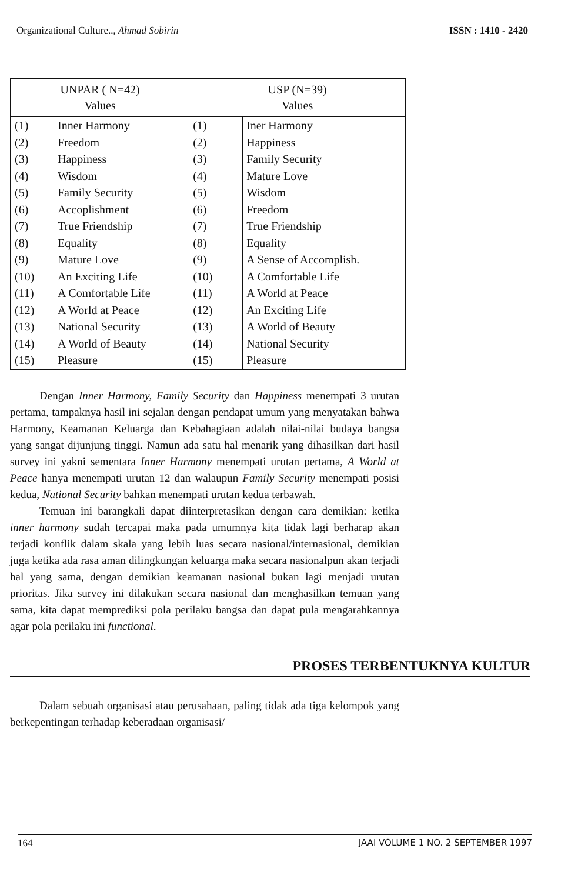Organizational Culture.., Ahmad Sobirin ISSN : 1410 - 2420
| UNPAR ( N=42) Values | | USP (N=39) Values | |
| --- | --- | --- | --- |
| (1) | Inner Harmony | (1) | Iner Harmony |
| (2) | Freedom | (2) | Happiness |
| (3) | Happiness | (3) | Family Security |
| (4) | Wisdom | (4) | Mature Love |
| (5) | Family Security | (5) | Wisdom |
| (6) | Accoplishment | (6) | Freedom |
| (7) | True Friendship | (7) | True Friendship |
| (8) | Equality | (8) | Equality |
| (9) | Mature Love | (9) | A Sense of Accomplish. |
| (10) | An Exciting Life | (10) | A Comfortable Life |
| (11) | A Comfortable Life | (11) | A World at Peace |
| (12) | A World at Peace | (12) | An Exciting Life |
| (13) | National Security | (13) | A World of Beauty |
| (14) | A World of Beauty | (14) | National Security |
| (15) | Pleasure | (15) | Pleasure |
Dengan Inner Harmony, Family Security dan Happiness menempati 3 urutan pertama, tampaknya hasil ini sejalan dengan pendapat umum yang menyatakan bahwa Harmony, Keamanan Keluarga dan Kebahagiaan adalah nilai-nilai budaya bangsa yang sangat dijunjung tinggi. Namun ada satu hal menarik yang dihasilkan dari hasil survey ini yakni sementara Inner Harmony menempati urutan pertama, A World at Peace hanya menempati urutan 12 dan walaupun Family Security menempati posisi kedua, National Security bahkan menempati urutan kedua terbawah.
Temuan ini barangkali dapat diinterpretasikan dengan cara demikian: ketika inner harmony sudah tercapai maka pada umumnya kita tidak lagi berharap akan terjadi konflik dalam skala yang lebih luas secara nasional/internasional, demikian juga ketika ada rasa aman dilingkungan keluarga maka secara nasionalpun akan terjadi hal yang sama, dengan demikian keamanan nasional bukan lagi menjadi urutan prioritas. Jika survey ini dilakukan secara nasional dan menghasilkan temuan yang sama, kita dapat memprediksi pola perilaku bangsa dan dapat pula mengarahkannya agar pola perilaku ini functional.
PROSES TERBENTUKNYA KULTUR
Dalam sebuah organisasi atau perusahaan, paling tidak ada tiga kelompok yang berkepentingan terhadap keberadaan organisasi/
164 JAAI VOLUME 1 NO. 2 SEPTEMBER 1997